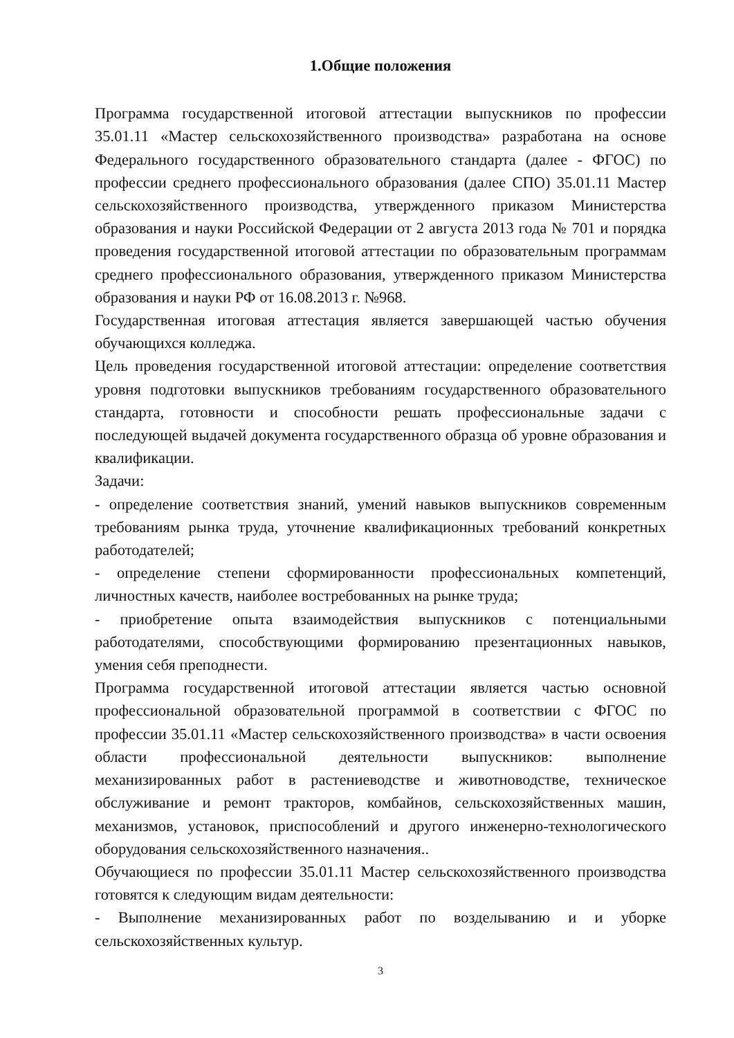1.Общие положения
Программа государственной итоговой аттестации выпускников по профессии 35.01.11 «Мастер сельскохозяйственного производства» разработана на основе Федерального государственного образовательного стандарта (далее - ФГОС) по профессии среднего профессионального образования (далее СПО) 35.01.11 Мастер сельскохозяйственного производства, утвержденного приказом Министерства образования и науки Российской Федерации от 2 августа 2013 года № 701 и порядка проведения государственной итоговой аттестации по образовательным программам среднего профессионального образования, утвержденного приказом Министерства образования и науки РФ от 16.08.2013 г. №968.
Государственная итоговая аттестация является завершающей частью обучения обучающихся колледжа.
Цель проведения государственной итоговой аттестации: определение соответствия уровня подготовки выпускников требованиям государственного образовательного стандарта, готовности и способности решать профессиональные задачи с последующей выдачей документа государственного образца об уровне образования и квалификации.
Задачи:
- определение соответствия знаний, умений навыков выпускников современным требованиям рынка труда, уточнение квалификационных требований конкретных работодателей;
- определение степени сформированности профессиональных компетенций, личностных качеств, наиболее востребованных на рынке труда;
- приобретение опыта взаимодействия выпускников с потенциальными работодателями, способствующими формированию презентационных навыков, умения себя преподнести.
Программа государственной итоговой аттестации является частью основной профессиональной образовательной программой в соответствии с ФГОС по профессии 35.01.11 «Мастер сельскохозяйственного производства» в части освоения области профессиональной деятельности выпускников: выполнение механизированных работ в растениеводстве и животноводстве, техническое обслуживание и ремонт тракторов, комбайнов, сельскохозяйственных машин, механизмов, установок, приспособлений и другого инженерно-технологического оборудования сельскохозяйственного назначения..
Обучающиеся по профессии 35.01.11 Мастер сельскохозяйственного производства готовятся к следующим видам деятельности:
- Выполнение механизированных работ по возделыванию и и уборке сельскохозяйственных культур.
3